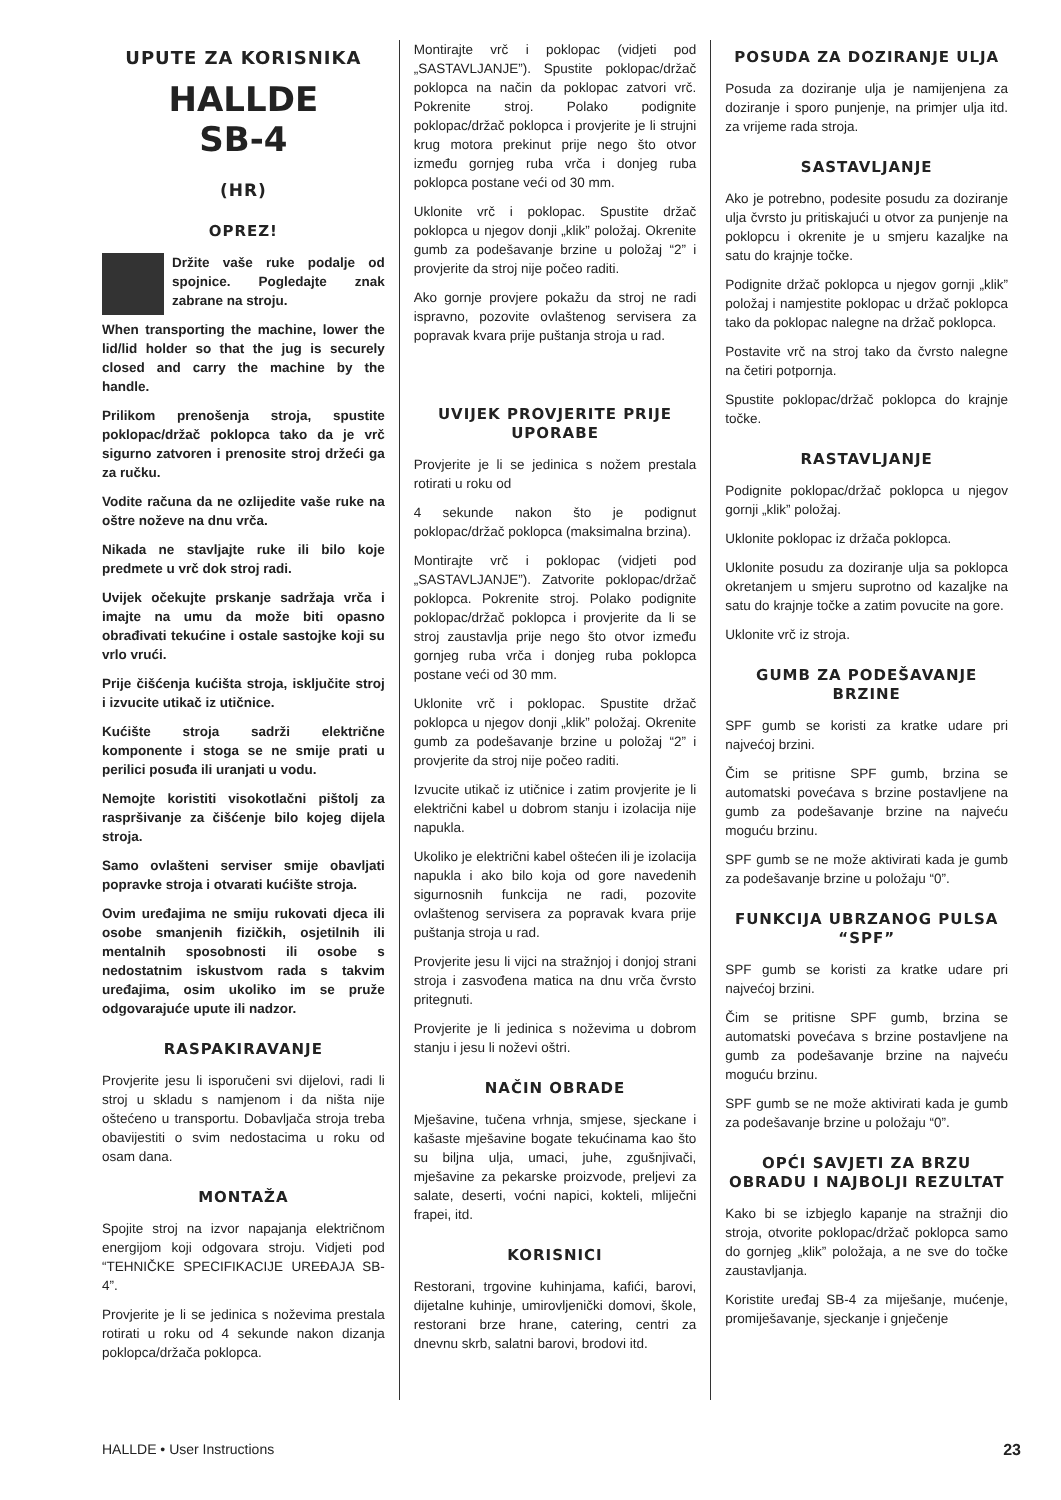UPUTE ZA KORISNIKA
HALLDE
SB-4
(HR)
OPREZ!
Držite vaše ruke podalje od spojnice. Pogledajte znak zabrane na stroju.
When transporting the machine, lower the lid/lid holder so that the jug is securely closed and carry the machine by the handle.
Prilikom prenošenja stroja, spustite poklopac/držač poklopca tako da je vrč sigurno zatvoren i prenosite stroj držeći ga za ručku.
Vodite računa da ne ozlijedite vaše ruke na oštre noževe na dnu vrča.
Nikada ne stavljajte ruke ili bilo koje predmete u vrč dok stroj radi.
Uvijek očekujte prskanje sadržaja vrča i imajte na umu da može biti opasno obrađivati tekućine i ostale sastojke koji su vrlo vrući.
Prije čišćenja kućišta stroja, isključite stroj i izvucite utikač iz utičnice.
Kućište stroja sadrži električne komponente i stoga se ne smije prati u perilici posuđa ili uranjati u vodu.
Nemojte koristiti visokotlačni pištolj za raspršivanje za čišćenje bilo kojeg dijela stroja.
Samo ovlašteni serviser smije obavljati popravke stroja i otvarati kućište stroja.
Ovim uređajima ne smiju rukovati djeca ili osobe smanjenih fizičkih, osjetilnih ili mentalnih sposobnosti ili osobe s nedostatnim iskustvom rada s takvim uređajima, osim ukoliko im se pruže odgovarajuće upute ili nadzor.
RASPAKIRAVANJE
Provjerite jesu li isporučeni svi dijelovi, radi li stroj u skladu s namjenom i da ništa nije oštećeno u transportu. Dobavljača stroja treba obavijestiti o svim nedostacima u roku od osam dana.
MONTAŽA
Spojite stroj na izvor napajanja električnom energijom koji odgovara stroju. Vidjeti pod “TEHNIČKE SPECIFIKACIJE UREĐAJA SB-4”.
Provjerite je li se jedinica s noževima prestala rotirati u roku od 4 sekunde nakon dizanja poklopca/držača poklopca.
Montirajte vrč i poklopac (vidjeti pod „SASTAVLJANJE”). Spustite poklopac/držač poklopca na način da poklopac zatvori vrč. Pokrenite stroj. Polako podignite poklopac/držač poklopca i provjerite je li strujni krug motora prekinut prije nego što otvor između gornjeg ruba vrča i donjeg ruba poklopca postane veći od 30 mm.
Uklonite vrč i poklopac. Spustite držač poklopca u njegov donji „klik” položaj. Okrenite gumb za podešavanje brzine u položaj “2” i provjerite da stroj nije počeo raditi.
Ako gornje provjere pokažu da stroj ne radi ispravno, pozovite ovlaštenog servisera za popravak kvara prije puštanja stroja u rad.
UVIJEK PROVJERITE PRIJE UPORABE
Provjerite je li se jedinica s nožem prestala rotirati u roku od
4 sekunde nakon što je podignut poklopac/držač poklopca (maksimalna brzina).
Montirajte vrč i poklopac (vidjeti pod „SASTAVLJANJE”). Zatvorite poklopac/držač poklopca. Pokrenite stroj. Polako podignite poklopac/držač poklopca i provjerite da li se stroj zaustavlja prije nego što otvor između gornjeg ruba vrča i donjeg ruba poklopca postane veći od 30 mm.
Uklonite vrč i poklopac. Spustite držač poklopca u njegov donji „klik” položaj. Okrenite gumb za podešavanje brzine u položaj “2” i provjerite da stroj nije počeo raditi.
Izvucite utikač iz utičnice i zatim provjerite je li električni kabel u dobrom stanju i izolacija nije napukla.
Ukoliko je električni kabel oštećen ili je izolacija napukla i ako bilo koja od gore navedenih sigurnosnih funkcija ne radi, pozovite ovlaštenog servisera za popravak kvara prije puštanja stroja u rad.
Provjerite jesu li vijci na stražnjoj i donjoj strani stroja i zasvođena matica na dnu vrča čvrsto pritegnuti.
Provjerite je li jedinica s noževima u dobrom stanju i jesu li noževi oštri.
NAČIN OBRADE
Mješavine, tučena vrhnja, smjese, sjeckane i kašaste mješavine bogate tekućinama kao što su biljna ulja, umaci, juhe, zgušnjivači, mješavine za pekarske proizvode, preljevi za salate, deserti, voćni napici, kokteli, mliječni frapei, itd.
KORISNICI
Restorani, trgovine kuhinjama, kafići, barovi, dijetalne kuhinje, umirovljenički domovi, škole, restorani brze hrane, catering, centri za dnevnu skrb, salatni barovi, brodovi itd.
POSUDA ZA DOZIRANJE ULJA
Posuda za doziranje ulja je namijenjena za doziranje i sporo punjenje, na primjer ulja itd. za vrijeme rada stroja.
SASTAVLJANJE
Ako je potrebno, podesite posudu za doziranje ulja čvrsto ju pritiskajući u otvor za punjenje na poklopcu i okrenite je u smjeru kazaljke na satu do krajnje točke.
Podignite držač poklopca u njegov gornji „klik” položaj i namjestite poklopac u držač poklopca tako da poklopac nalegne na držač poklopca.
Postavite vrč na stroj tako da čvrsto nalegne na četiri potpornja.
Spustite poklopac/držač poklopca do krajnje točke.
RASTAVLJANJE
Podignite poklopac/držač poklopca u njegov gornji „klik” položaj.
Uklonite poklopac iz držača poklopca.
Uklonite posudu za doziranje ulja sa poklopca okretanjem u smjeru suprotno od kazaljke na satu do krajnje točke a zatim povucite na gore.
Uklonite vrč iz stroja.
GUMB ZA PODEŠAVANJE BRZINE
SPF gumb se koristi za kratke udare pri najvećoj brzini.
Čim se pritisne SPF gumb, brzina se automatski povećava s brzine postavljene na gumb za podešavanje brzine na najveću moguću brzinu.
SPF gumb se ne može aktivirati kada je gumb za podešavanje brzine u položaju “0”.
FUNKCIJA UBRZANOG PULSA “SPF”
SPF gumb se koristi za kratke udare pri najvećoj brzini.
Čim se pritisne SPF gumb, brzina se automatski povećava s brzine postavljene na gumb za podešavanje brzine na najveću moguću brzinu.
SPF gumb se ne može aktivirati kada je gumb za podešavanje brzine u položaju “0”.
OPĆI SAVJETI ZA BRZU OBRADU I NAJBOLJI REZULTAT
Kako bi se izbjeglo kapanje na stražnji dio stroja, otvorite poklopac/držač poklopca samo do gornjeg „klik” položaja, a ne sve do točke zaustavljanja.
Koristite uređaj SB-4 za miješanje, mućenje, promiješavanje, sjeckanje i gnječenje
HALLDE • User Instructions 23